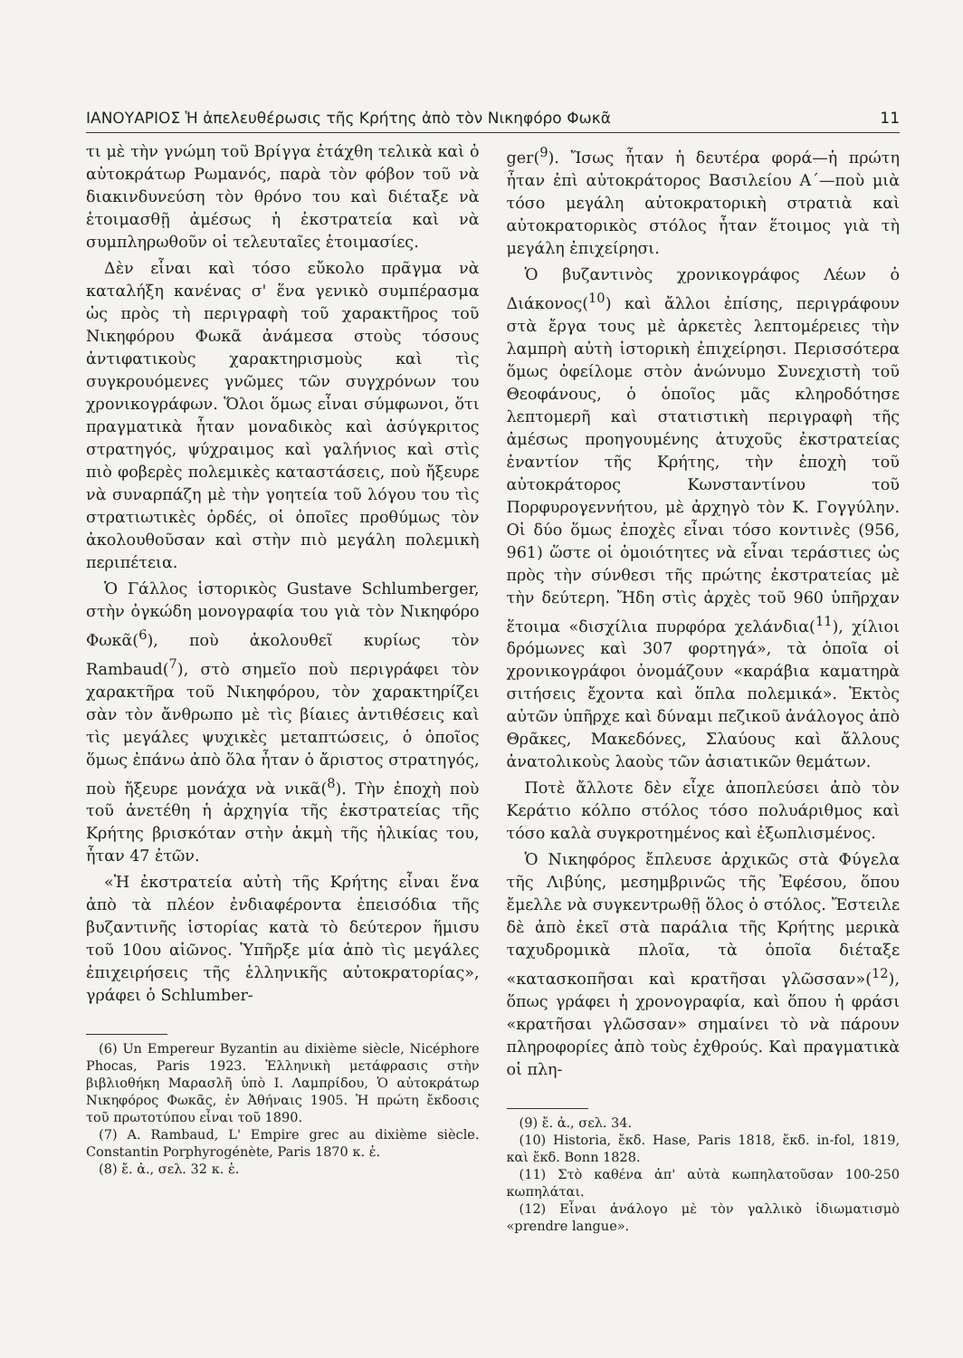ΙΑΝΟΥΑΡΙΟΣ Ἡ ἀπελευθέρωσις τῆς Κρήτης ἀπὸ τὸν Νικηφόρο Φωκᾶ 11
τι μὲ τὴν γνώμη τοῦ Βρίγγα ἐτάχθη τελικὰ καὶ ὁ αὐτοκράτωρ Ρωμανός, παρὰ τὸν φόβον τοῦ νὰ διακινδυνεύση τὸν θρόνο του καὶ διέταξε νὰ ἑτοιμασθῇ ἀμέσως ἡ ἐκστρατεία καὶ νὰ συμπληρωθοῦν οἱ τελευταῖες ἑτοιμασίες.
Δὲν εἶναι καὶ τόσο εὔκολο πρᾶγμα νὰ καταλήξη κανένας σ' ἕνα γενικὸ συμπέρασμα ὡς πρὸς τὴ περιγραφὴ τοῦ χαρακτῆρος τοῦ Νικηφόρου Φωκᾶ ἀνάμεσα στοὺς τόσους ἀντιφατικοὺς χαρακτηρισμοὺς καὶ τὶς συγκρουόμενες γνῶμες τῶν συγχρόνων του χρονικογράφων. Ὅλοι ὅμως εἶναι σύμφωνοι, ὅτι πραγματικὰ ἦταν μοναδικὸς καὶ ἀσύγκριτος στρατηγός, ψύχραιμος καὶ γαλήνιος καὶ στὶς πιὸ φοβερὲς πολεμικὲς καταστάσεις, ποὺ ἤξευρε νὰ συναρπάζη μὲ τὴν γοητεία τοῦ λόγου του τὶς στρατιωτικὲς ὀρδές, οἱ ὁποῖες προθύμως τὸν ἀκολουθοῦσαν καὶ στὴν πιὸ μεγάλη πολεμικὴ περιπέτεια.
Ὁ Γάλλος ἱστορικὸς Gustave Schlumberger, στὴν ὀγκώδη μονογραφία του γιὰ τὸν Νικηφόρο Φωκᾶ(<sup>6</sup>), ποὺ ἀκολουθεῖ κυρίως τὸν Rambaud(<sup>7</sup>), στὸ σημεῖο ποὺ περιγράφει τὸν χαρακτῆρα τοῦ Νικηφόρου, τὸν χαρακτηρίζει σὰν τὸν ἄνθρωπο μὲ τὶς βίαιες ἀντιθέσεις καὶ τὶς μεγάλες ψυχικὲς μεταπτώσεις, ὁ ὁποῖος ὅμως ἐπάνω ἀπὸ ὅλα ἦταν ὁ ἄριστος στρατηγός, ποὺ ἤξευρε μονάχα νὰ νικᾶ(<sup>8</sup>). Τὴν ἐποχὴ ποὺ τοῦ ἀνετέθη ἡ ἀρχηγία τῆς ἐκστρατείας τῆς Κρήτης βρισκόταν στὴν ἀκμὴ τῆς ἡλικίας του, ἦταν 47 ἐτῶν.
«Ἡ ἐκστρατεία αὐτὴ τῆς Κρήτης εἶναι ἕνα ἀπὸ τὰ πλέον ἐνδιαφέροντα ἐπεισόδια τῆς βυζαντινῆς ἱστορίας κατὰ τὸ δεύτερον ἥμισυ τοῦ 10ου αἰῶνος. Ὑπῆρξε μία ἀπὸ τὶς μεγάλες ἐπιχειρήσεις τῆς ἑλληνικῆς αὐτοκρατορίας», γράφει ὁ Schlumber-
(6) Un Empereur Byzantin au dixième siècle, Nicéphore Phocas, Paris 1923. Ἑλληνικὴ μετάφρασις στὴν βιβλιοθήκη Μαρασλῆ ὑπὸ Ι. Λαμπρίδου, Ὁ αὐτοκράτωρ Νικηφόρος Φωκᾶς, ἐν Ἀθήναις 1905. Ἡ πρώτη ἔκδοσις τοῦ πρωτοτύπου εἶναι τοῦ 1890.
(7) A. Rambaud, L' Empire grec au dixième siècle. Constantin Porphyrogénète, Paris 1870 κ. ἑ.
(8) ἔ. ἀ., σελ. 32 κ. ἑ.
ger(<sup>9</sup>). Ἴσως ἦταν ἡ δευτέρα φορά—ἡ πρώτη ἦταν ἐπὶ αὐτοκράτορος Βασιλείου Α΄—ποὺ μιὰ τόσο μεγάλη αὐτοκρατορικὴ στρατιὰ καὶ αὐτοκρατορικὸς στόλος ἦταν ἕτοιμος γιὰ τὴ μεγάλη ἐπιχείρησι.
Ὁ βυζαντινὸς χρονικογράφος Λέων ὁ Διάκονος(<sup>10</sup>) καὶ ἄλλοι ἐπίσης, περιγράφουν στὰ ἔργα τους μὲ ἀρκετὲς λεπτομέρειες τὴν λαμπρὴ αὐτὴ ἱστορικὴ ἐπιχείρησι. Περισσότερα ὅμως ὀφείλομε στὸν ἀνώνυμο Συνεχιστὴ τοῦ Θεοφάνους, ὁ ὁποῖος μᾶς κληροδότησε λεπτομερῆ καὶ στατιστικὴ περιγραφὴ τῆς ἀμέσως προηγουμένης ἀτυχοῦς ἐκστρατείας ἐναντίον τῆς Κρήτης, τὴν ἐποχὴ τοῦ αὐτοκράτορος Κωνσταντίνου τοῦ Πορφυρογεννήτου, μὲ ἀρχηγὸ τὸν Κ. Γογγύλην. Οἱ δύο ὅμως ἐποχὲς εἶναι τόσο κοντινὲς (956, 961) ὥστε οἱ ὁμοιότητες νὰ εἶναι τεράστιες ὡς πρὸς τὴν σύνθεσι τῆς πρώτης ἐκστρατείας μὲ τὴν δεύτερη. Ἤδη στὶς ἀρχὲς τοῦ 960 ὑπῆρχαν ἕτοιμα «δισχίλια πυρφόρα χελάνδια(<sup>11</sup>), χίλιοι δρόμωνες καὶ 307 φορτηγά», τὰ ὁποῖα οἱ χρονικογράφοι ὀνομάζουν «καράβια καματηρὰ σιτήσεις ἔχοντα καὶ ὅπλα πολεμικά». Ἐκτὸς αὐτῶν ὑπῆρχε καὶ δύναμι πεζικοῦ ἀνάλογος ἀπὸ Θρᾶκες, Μακεδόνες, Σλαύους καὶ ἄλλους ἀνατολικοὺς λαοὺς τῶν ἀσιατικῶν θεμάτων.
Ποτὲ ἄλλοτε δὲν εἶχε ἀποπλεύσει ἀπὸ τὸν Κεράτιο κόλπο στόλος τόσο πολυάριθμος καὶ τόσο καλὰ συγκροτημένος καὶ ἐξωπλισμένος.
Ὁ Νικηφόρος ἔπλευσε ἀρχικῶς στὰ Φύγελα τῆς Λιβύης, μεσημβρινῶς τῆς Ἐφέσου, ὅπου ἔμελλε νὰ συγκεντρωθῇ ὅλος ὁ στόλος. Ἔστειλε δὲ ἀπὸ ἐκεῖ στὰ παράλια τῆς Κρήτης μερικὰ ταχυδρομικὰ πλοῖα, τὰ ὁποῖα διέταξε «κατασκοπῆσαι καὶ κρατῆσαι γλῶσσαν»(<sup>12</sup>), ὅπως γράφει ἡ χρονογραφία, καὶ ὅπου ἡ φράσι «κρατῆσαι γλῶσσαν» σημαίνει τὸ νὰ πάρουν πληροφορίες ἀπὸ τοὺς ἐχθρούς. Καὶ πραγματικὰ οἱ πλη-
(9) ἔ. ἀ., σελ. 34.
(10) Historia, ἔκδ. Hase, Paris 1818, ἔκδ. in-fol, 1819, καὶ ἔκδ. Bonn 1828.
(11) Στὸ καθένα ἀπ' αὐτὰ κωπηλατοῦσαν 100-250 κωπηλάται.
(12) Εἶναι ἀνάλογο μὲ τὸν γαλλικὸ ἰδιωματισμὸ «prendre langue».